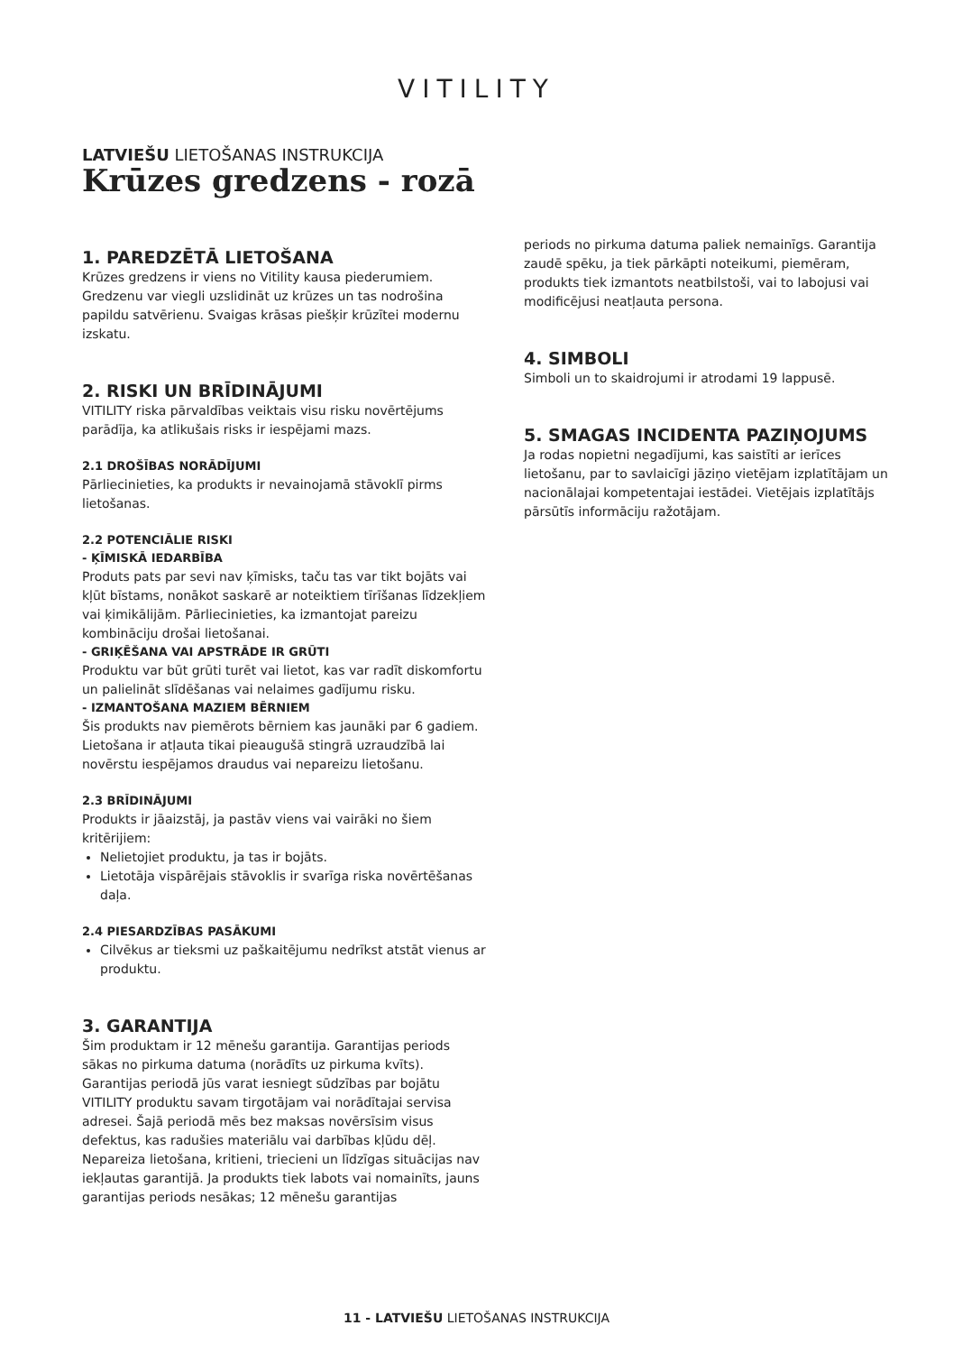VITILITY
LATVIEŠU LIETOŠANAS INSTRUKCIJA
Krūzes gredzens - rozā
1. PAREDZĒTĀ LIETOŠANA
Krūzes gredzens ir viens no Vitility kausa piederumiem. Gredzenu var viegli uzslidināt uz krūzes un tas nodrošina papildu satvērienu. Svaigas krāsas piešķir krūzītei modernu izskatu.
2. RISKI UN BRĪDINĀJUMI
VITILITY riska pārvaldības veiktais visu risku novērtējums parādīja, ka atlikušais risks ir iespējami mazs.
2.1 DROŠĪBAS NORĀDĪJUMI
Pārliecinieties, ka produkts ir nevainojamā stāvoklī pirms lietošanas.
2.2 POTENCIĀLIE RISKI
- ĶĪMISKĀ IEDARBĪBA
Produts pats par sevi nav ķīmisks, taču tas var tikt bojāts vai kļūt bīstams, nonākot saskarē ar noteiktiem tīrīšanas līdzekļiem vai ķimikālijām. Pārliecinieties, ka izmantojat pareizu kombināciju drošai lietošanai.
- GRIĶĒŠANA VAI APSTRĀDE IR GRŪTI
Produktu var būt grūti turēt vai lietot, kas var radīt diskomfortu un palielināt slīdēšanas vai nelaimes gadījumu risku.
- IZMANTOŠANA MAZIEM BĒRNIEM
Šis produkts nav piemērots bērniem kas jaunāki par 6 gadiem. Lietošana ir atļauta tikai pieaugušā stingrā uzraudzībā lai novērstu iespējamos draudus vai nepareizu lietošanu.
2.3 BRĪDINĀJUMI
Produkts ir jāaizstāj, ja pastāv viens vai vairāki no šiem kritērijiem:
Nelietojiet produktu, ja tas ir bojāts.
Lietotāja vispārējais stāvoklis ir svarīga riska novērtēšanas daļa.
2.4 PIESARDZĪBAS PASĀKUMI
Cilvēkus ar tieksmi uz paškaitējumu nedrīkst atstāt vienus ar produktu.
3. GARANTIJA
Šim produktam ir 12 mēnešu garantija. Garantijas periods sākas no pirkuma datuma (norādīts uz pirkuma kvīts). Garantijas periodā jūs varat iesniegt sūdzības par bojātu VITILITY produktu savam tirgotājam vai norādītajai servisa adresei. Šajā periodā mēs bez maksas novērsīsim visus defektus, kas radušies materiālu vai darbības kļūdu dēļ. Nepareiza lietošana, kritieni, triecieni un līdzīgas situācijas nav iekļautas garantijā. Ja produkts tiek labots vai nomainīts, jauns garantijas periods nesākas; 12 mēnešu garantijas
periods no pirkuma datuma paliek nemainīgs. Garantija zaudē spēku, ja tiek pārkāpti noteikumi, piemēram, produkts tiek izmantots neatbilstoši, vai to labojusi vai modificējusi neatļauta persona.
4. SIMBOLI
Simboli un to skaidrojumi ir atrodami 19 lappusē.
5. SMAGAS INCIDENTA PAZIŅOJUMS
Ja rodas nopietni negadījumi, kas saistīti ar ierīces lietošanu, par to savlaicīgi jāziņo vietējam izplatītājam un nacionālajai kompetentajai iestādei. Vietējais izplatītājs pārsūtīs informāciju ražotājam.
11 - LATVIEŠU LIETOŠANAS INSTRUKCIJA